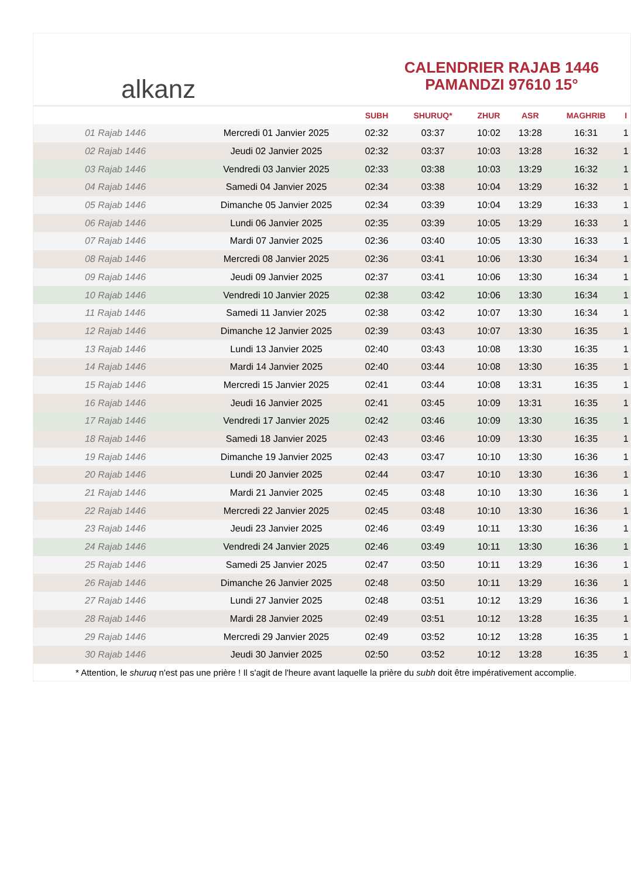alkanz
CALENDRIER RAJAB 1446
PAMANDZI 97610 15°
| | | SUBH | SHURUQ* | ZHUR | ASR | MAGHRIB | I |
| --- | --- | --- | --- | --- | --- | --- | --- |
| 01 Rajab 1446 | Mercredi 01 Janvier 2025 | 02:32 | 03:37 | 10:02 | 13:28 | 16:31 | 1 |
| 02 Rajab 1446 | Jeudi 02 Janvier 2025 | 02:32 | 03:37 | 10:03 | 13:28 | 16:32 | 1 |
| 03 Rajab 1446 | Vendredi 03 Janvier 2025 | 02:33 | 03:38 | 10:03 | 13:29 | 16:32 | 1 |
| 04 Rajab 1446 | Samedi 04 Janvier 2025 | 02:34 | 03:38 | 10:04 | 13:29 | 16:32 | 1 |
| 05 Rajab 1446 | Dimanche 05 Janvier 2025 | 02:34 | 03:39 | 10:04 | 13:29 | 16:33 | 1 |
| 06 Rajab 1446 | Lundi 06 Janvier 2025 | 02:35 | 03:39 | 10:05 | 13:29 | 16:33 | 1 |
| 07 Rajab 1446 | Mardi 07 Janvier 2025 | 02:36 | 03:40 | 10:05 | 13:30 | 16:33 | 1 |
| 08 Rajab 1446 | Mercredi 08 Janvier 2025 | 02:36 | 03:41 | 10:06 | 13:30 | 16:34 | 1 |
| 09 Rajab 1446 | Jeudi 09 Janvier 2025 | 02:37 | 03:41 | 10:06 | 13:30 | 16:34 | 1 |
| 10 Rajab 1446 | Vendredi 10 Janvier 2025 | 02:38 | 03:42 | 10:06 | 13:30 | 16:34 | 1 |
| 11 Rajab 1446 | Samedi 11 Janvier 2025 | 02:38 | 03:42 | 10:07 | 13:30 | 16:34 | 1 |
| 12 Rajab 1446 | Dimanche 12 Janvier 2025 | 02:39 | 03:43 | 10:07 | 13:30 | 16:35 | 1 |
| 13 Rajab 1446 | Lundi 13 Janvier 2025 | 02:40 | 03:43 | 10:08 | 13:30 | 16:35 | 1 |
| 14 Rajab 1446 | Mardi 14 Janvier 2025 | 02:40 | 03:44 | 10:08 | 13:30 | 16:35 | 1 |
| 15 Rajab 1446 | Mercredi 15 Janvier 2025 | 02:41 | 03:44 | 10:08 | 13:31 | 16:35 | 1 |
| 16 Rajab 1446 | Jeudi 16 Janvier 2025 | 02:41 | 03:45 | 10:09 | 13:31 | 16:35 | 1 |
| 17 Rajab 1446 | Vendredi 17 Janvier 2025 | 02:42 | 03:46 | 10:09 | 13:30 | 16:35 | 1 |
| 18 Rajab 1446 | Samedi 18 Janvier 2025 | 02:43 | 03:46 | 10:09 | 13:30 | 16:35 | 1 |
| 19 Rajab 1446 | Dimanche 19 Janvier 2025 | 02:43 | 03:47 | 10:10 | 13:30 | 16:36 | 1 |
| 20 Rajab 1446 | Lundi 20 Janvier 2025 | 02:44 | 03:47 | 10:10 | 13:30 | 16:36 | 1 |
| 21 Rajab 1446 | Mardi 21 Janvier 2025 | 02:45 | 03:48 | 10:10 | 13:30 | 16:36 | 1 |
| 22 Rajab 1446 | Mercredi 22 Janvier 2025 | 02:45 | 03:48 | 10:10 | 13:30 | 16:36 | 1 |
| 23 Rajab 1446 | Jeudi 23 Janvier 2025 | 02:46 | 03:49 | 10:11 | 13:30 | 16:36 | 1 |
| 24 Rajab 1446 | Vendredi 24 Janvier 2025 | 02:46 | 03:49 | 10:11 | 13:30 | 16:36 | 1 |
| 25 Rajab 1446 | Samedi 25 Janvier 2025 | 02:47 | 03:50 | 10:11 | 13:29 | 16:36 | 1 |
| 26 Rajab 1446 | Dimanche 26 Janvier 2025 | 02:48 | 03:50 | 10:11 | 13:29 | 16:36 | 1 |
| 27 Rajab 1446 | Lundi 27 Janvier 2025 | 02:48 | 03:51 | 10:12 | 13:29 | 16:36 | 1 |
| 28 Rajab 1446 | Mardi 28 Janvier 2025 | 02:49 | 03:51 | 10:12 | 13:28 | 16:35 | 1 |
| 29 Rajab 1446 | Mercredi 29 Janvier 2025 | 02:49 | 03:52 | 10:12 | 13:28 | 16:35 | 1 |
| 30 Rajab 1446 | Jeudi 30 Janvier 2025 | 02:50 | 03:52 | 10:12 | 13:28 | 16:35 | 1 |
* Attention, le shuruq n'est pas une prière ! Il s'agit de l'heure avant laquelle la prière du subh doit être impérativement accomplie.